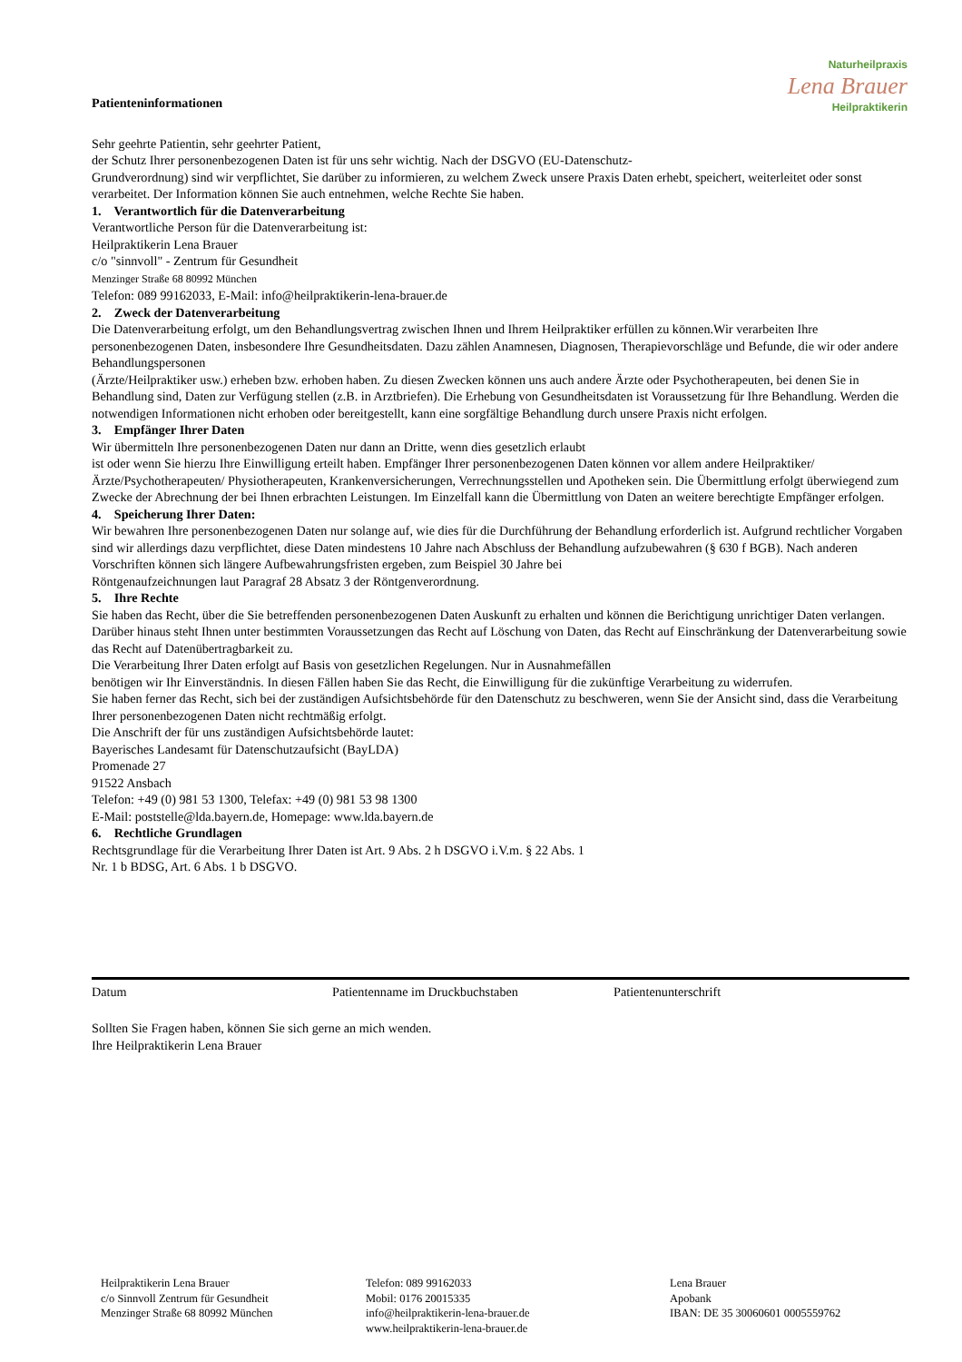Naturheilpraxis
Lena Brauer
Heilpraktikerin
Patienteninformationen
Sehr geehrte Patientin, sehr geehrter Patient,
der Schutz Ihrer personenbezogenen Daten ist für uns sehr wichtig. Nach der DSGVO (EU-Datenschutz-
Grundverordnung) sind wir verpflichtet, Sie darüber zu informieren, zu welchem Zweck unsere Praxis Daten erhebt, speichert, weiterleitet oder sonst verarbeitet. Der Information können Sie auch entnehmen, welche Rechte Sie haben.
1. Verantwortlich für die Datenverarbeitung
Verantwortliche Person für die Datenverarbeitung ist:
Heilpraktikerin Lena Brauer
c/o "sinnvoll" - Zentrum für Gesundheit
Menzinger Straße 68 80992 München
Telefon: 089 99162033, E-Mail: info@heilpraktikerin-lena-brauer.de
2. Zweck der Datenverarbeitung
Die Datenverarbeitung erfolgt, um den Behandlungsvertrag zwischen Ihnen und Ihrem Heilpraktiker erfüllen zu können.Wir verarbeiten Ihre personenbezogenen Daten, insbesondere Ihre Gesundheitsdaten. Dazu zählen Anamnesen, Diagnosen, Therapievorschläge und Befunde, die wir oder andere Behandlungspersonen
(Ärzte/Heilpraktiker usw.) erheben bzw. erhoben haben. Zu diesen Zwecken können uns auch andere Ärzte oder Psychotherapeuten, bei denen Sie in Behandlung sind, Daten zur Verfügung stellen (z.B. in Arztbriefen). Die Erhebung von Gesundheitsdaten ist Voraussetzung für Ihre Behandlung. Werden die notwendigen Informationen nicht erhoben oder bereitgestellt, kann eine sorgfältige Behandlung durch unsere Praxis nicht erfolgen.
3. Empfänger Ihrer Daten
Wir übermitteln Ihre personenbezogenen Daten nur dann an Dritte, wenn dies gesetzlich erlaubt
ist oder wenn Sie hierzu Ihre Einwilligung erteilt haben. Empfänger Ihrer personenbezogenen Daten können vor allem andere Heilpraktiker/Ärzte/Psychotherapeuten/ Physiotherapeuten, Krankenversicherungen, Verrechnungsstellen und Apotheken sein. Die Übermittlung erfolgt überwiegend zum Zwecke der Abrechnung der bei Ihnen erbrachten Leistungen. Im Einzelfall kann die Übermittlung von Daten an weitere berechtigte Empfänger erfolgen.
4. Speicherung Ihrer Daten:
Wir bewahren Ihre personenbezogenen Daten nur solange auf, wie dies für die Durchführung der Behandlung erforderlich ist. Aufgrund rechtlicher Vorgaben sind wir allerdings dazu verpflichtet, diese Daten mindestens 10 Jahre nach Abschluss der Behandlung aufzubewahren (§ 630 f BGB). Nach anderen Vorschriften können sich längere Aufbewahrungsfristen ergeben, zum Beispiel 30 Jahre bei
Röntgenaufzeichnungen laut Paragraf 28 Absatz 3 der Röntgenverordnung.
5. Ihre Rechte
Sie haben das Recht, über die Sie betreffenden personenbezogenen Daten Auskunft zu erhalten und können die Berichtigung unrichtiger Daten verlangen.
Darüber hinaus steht Ihnen unter bestimmten Voraussetzungen das Recht auf Löschung von Daten, das Recht auf Einschränkung der Datenverarbeitung sowie das Recht auf Datenübertragbarkeit zu.
Die Verarbeitung Ihrer Daten erfolgt auf Basis von gesetzlichen Regelungen. Nur in Ausnahmefällen
benötigen wir Ihr Einverständnis. In diesen Fällen haben Sie das Recht, die Einwilligung für die zukünftige Verarbeitung zu widerrufen.
Sie haben ferner das Recht, sich bei der zuständigen Aufsichtsbehörde für den Datenschutz zu beschweren, wenn Sie der Ansicht sind, dass die Verarbeitung Ihrer personenbezogenen Daten nicht rechtmäßig erfolgt.
Die Anschrift der für uns zuständigen Aufsichtsbehörde lautet:
Bayerisches Landesamt für Datenschutzaufsicht (BayLDA)
Promenade 27
91522 Ansbach
Telefon: +49 (0) 981 53 1300, Telefax: +49 (0) 981 53 98 1300
E-Mail: poststelle@lda.bayern.de, Homepage: www.lda.bayern.de
6. Rechtliche Grundlagen
Rechtsgrundlage für die Verarbeitung Ihrer Daten ist Art. 9 Abs. 2 h DSGVO i.V.m. § 22 Abs. 1
Nr. 1 b BDSG, Art. 6 Abs. 1 b DSGVO.
Datum Patientenname im Druckbuchstaben Patientenunterschrift
Sollten Sie Fragen haben, können Sie sich gerne an mich wenden.
Ihre Heilpraktikerin Lena Brauer
Heilpraktikerin Lena Brauer
c/o Sinnvoll Zentrum für Gesundheit
Menzinger Straße 68 80992 München
Telefon: 089 99162033
Mobil: 0176 20015335
info@heilpraktikerin-lena-brauer.de
www.heilpraktikerin-lena-brauer.de
Lena Brauer
Apobank
IBAN: DE 35 30060601 0005559762